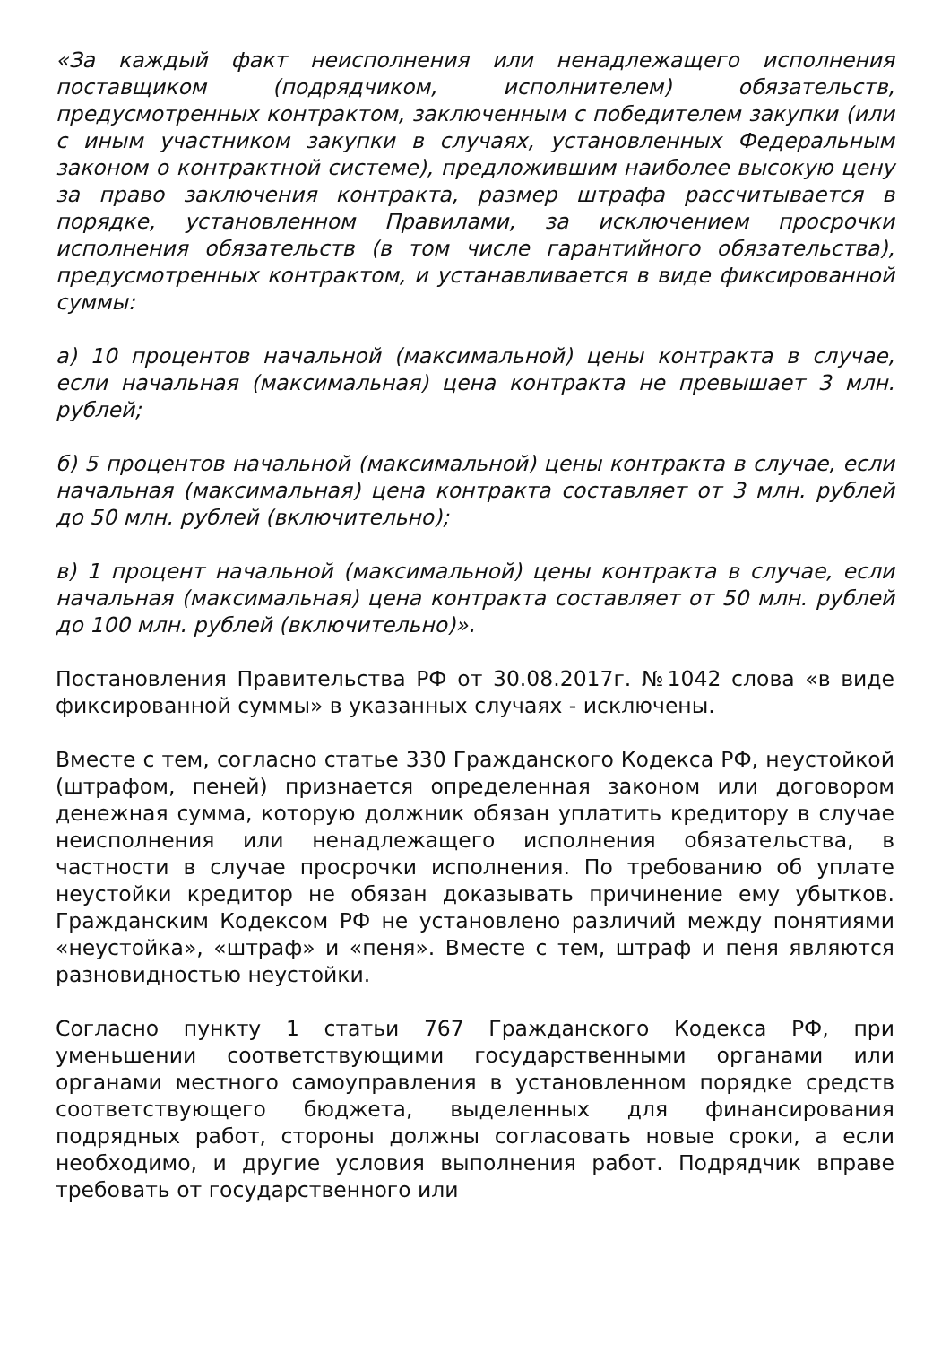«За каждый факт неисполнения или ненадлежащего исполнения поставщиком (подрядчиком, исполнителем) обязательств, предусмотренных контрактом, заключенным с победителем закупки (или с иным участником закупки в случаях, установленных Федеральным законом о контрактной системе), предложившим наиболее высокую цену за право заключения контракта, размер штрафа рассчитывается в порядке, установленном Правилами, за исключением просрочки исполнения обязательств (в том числе гарантийного обязательства), предусмотренных контрактом, и устанавливается в виде фиксированной суммы:
а) 10 процентов начальной (максимальной) цены контракта в случае, если начальная (максимальная) цена контракта не превышает 3 млн. рублей;
б) 5 процентов начальной (максимальной) цены контракта в случае, если начальная (максимальная) цена контракта составляет от 3 млн. рублей до 50 млн. рублей (включительно);
в) 1 процент начальной (максимальной) цены контракта в случае, если начальная (максимальная) цена контракта составляет от 50 млн. рублей до 100 млн. рублей (включительно)».
Постановления Правительства РФ от 30.08.2017г. №1042 слова «в виде фиксированной суммы» в указанных случаях - исключены.
Вместе с тем, согласно статье 330 Гражданского Кодекса РФ, неустойкой (штрафом, пеней) признается определенная законом или договором денежная сумма, которую должник обязан уплатить кредитору в случае неисполнения или ненадлежащего исполнения обязательства, в частности в случае просрочки исполнения. По требованию об уплате неустойки кредитор не обязан доказывать причинение ему убытков. Гражданским Кодексом РФ не установлено различий между понятиями «неустойка», «штраф» и «пеня». Вместе с тем, штраф и пеня являются разновидностью неустойки.
Согласно пункту 1 статьи 767 Гражданского Кодекса РФ, при уменьшении соответствующими государственными органами или органами местного самоуправления в установленном порядке средств соответствующего бюджета, выделенных для финансирования подрядных работ, стороны должны согласовать новые сроки, а если необходимо, и другие условия выполнения работ. Подрядчик вправе требовать от государственного или